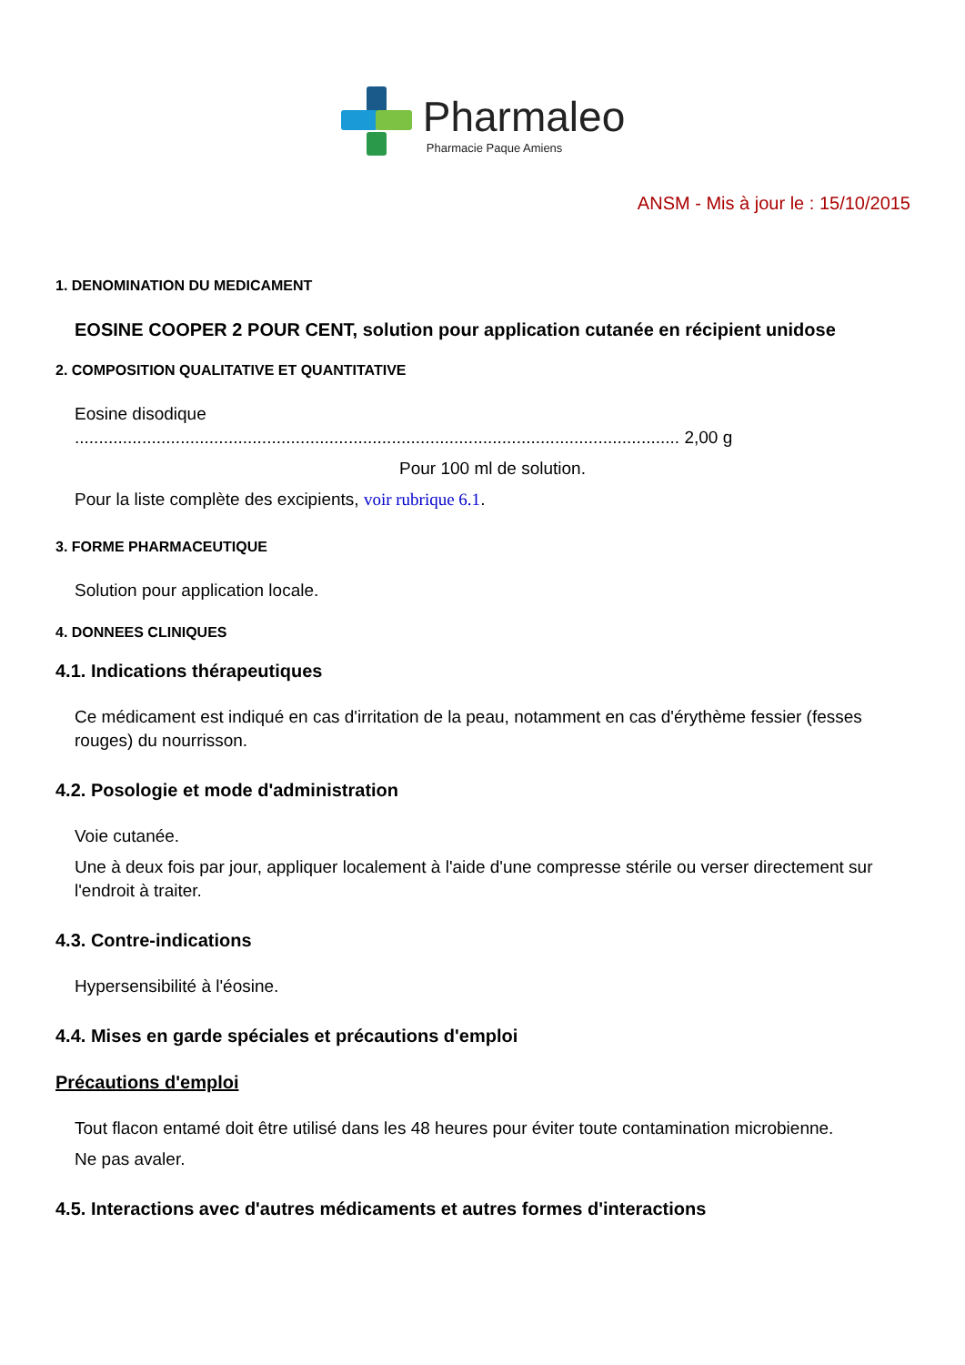Pharmaleo
Pharmacie Paque Amiens
ANSM - Mis à jour le : 15/10/2015
1. DENOMINATION DU MEDICAMENT
EOSINE COOPER 2 POUR CENT, solution pour application cutanée en récipient unidose
2. COMPOSITION QUALITATIVE ET QUANTITATIVE
Eosine disodique
.............................................................................................................................. 2,00 g
Pour 100 ml de solution.
Pour la liste complète des excipients, voir rubrique 6.1.
3. FORME PHARMACEUTIQUE
Solution pour application locale.
4. DONNEES CLINIQUES
4.1. Indications thérapeutiques
Ce médicament est indiqué en cas d'irritation de la peau, notamment en cas d'érythème fessier (fesses rouges) du nourrisson.
4.2. Posologie et mode d'administration
Voie cutanée.
Une à deux fois par jour, appliquer localement à l'aide d'une compresse stérile ou verser directement sur l'endroit à traiter.
4.3. Contre-indications
Hypersensibilité à l'éosine.
4.4. Mises en garde spéciales et précautions d'emploi
Précautions d'emploi
Tout flacon entamé doit être utilisé dans les 48 heures pour éviter toute contamination microbienne.
Ne pas avaler.
4.5. Interactions avec d'autres médicaments et autres formes d'interactions